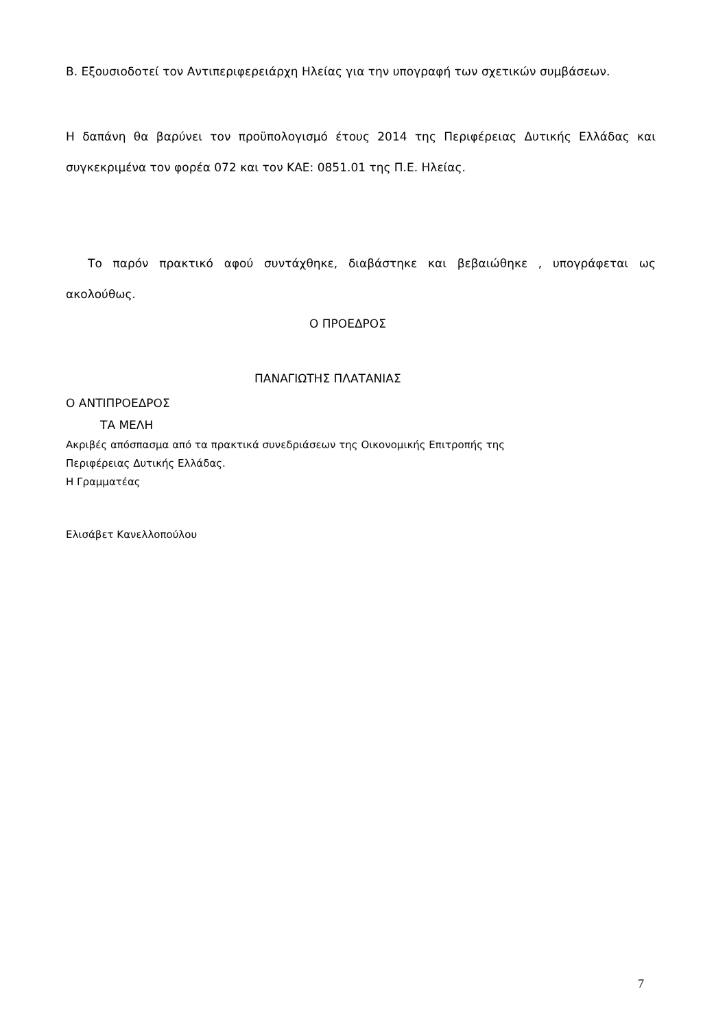Β. Εξουσιοδοτεί τον Αντιπεριφερειάρχη Ηλείας για την υπογραφή των σχετικών συμβάσεων.
Η δαπάνη θα βαρύνει τον προϋπολογισμό έτους 2014 της Περιφέρειας Δυτικής Ελλάδας και συγκεκριμένα τον φορέα 072 και τον ΚΑΕ: 0851.01 της Π.Ε. Ηλείας.
Το παρόν πρακτικό αφού συντάχθηκε, διαβάστηκε και βεβαιώθηκε , υπογράφεται ως ακολούθως.
Ο ΠΡΟΕΔΡΟΣ
ΠΑΝΑΓΙΩΤΗΣ ΠΛΑΤΑΝΙΑΣ
Ο ΑΝΤΙΠΡΟΕΔΡΟΣ
ΤΑ ΜΕΛΗ
Ακριβές απόσπασμα από τα πρακτικά συνεδριάσεων της Οικονομικής Επιτροπής της
Περιφέρειας Δυτικής Ελλάδας.
Η Γραμματέας
Ελισάβετ Κανελλοπούλου
7